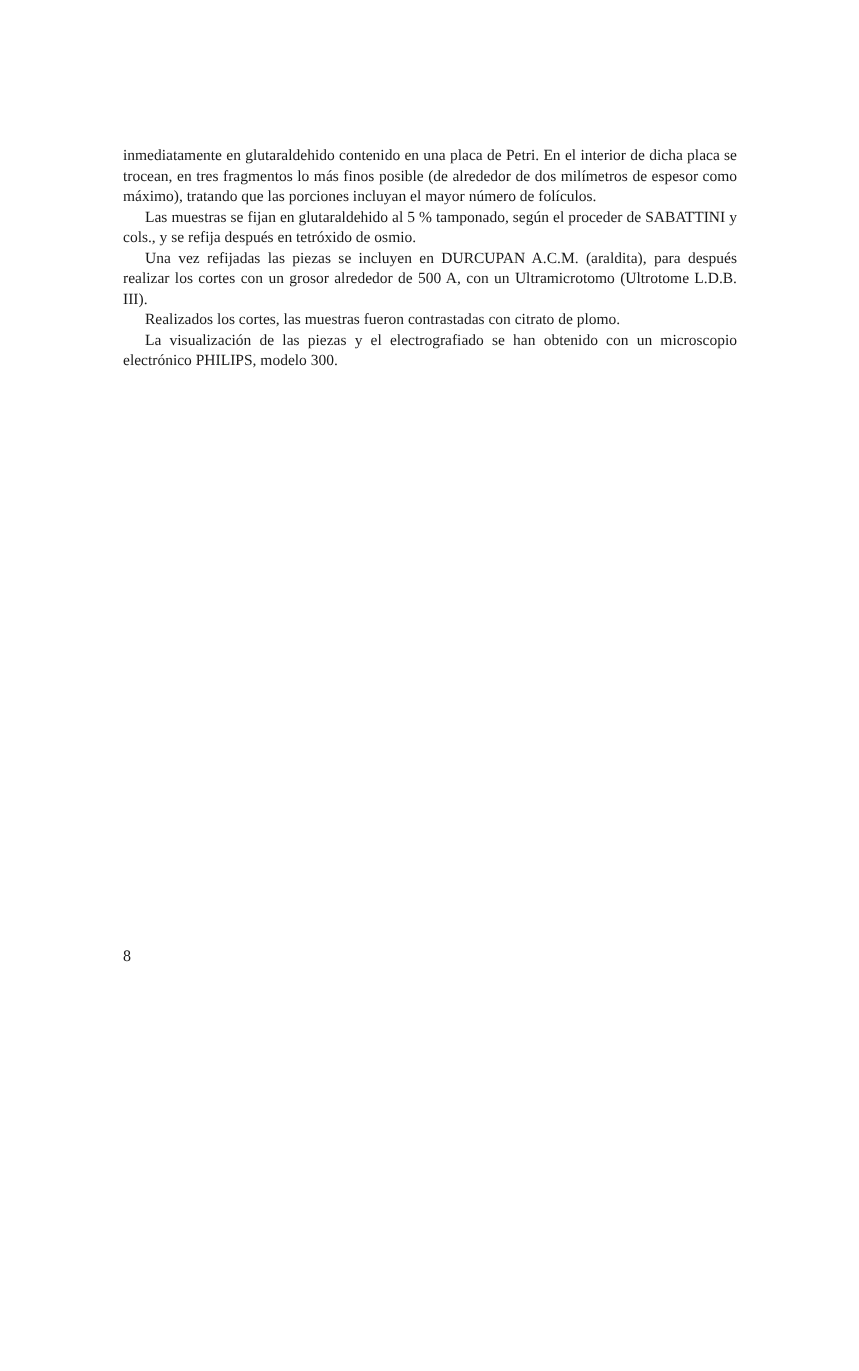inmediatamente en glutaraldehido contenido en una placa de Petri. En el interior de dicha placa se trocean, en tres fragmentos lo más finos posible (de alrededor de dos milímetros de espesor como máximo), tratando que las porciones incluyan el mayor número de folículos.
Las muestras se fijan en glutaraldehido al 5 % tamponado, según el proceder de SABATTINI y cols., y se refija después en tetróxido de osmio.
Una vez refijadas las piezas se incluyen en DURCUPAN A.C.M. (araldita), para después realizar los cortes con un grosor alrededor de 500 A, con un Ultramicrotomo (Ultrotome L.D.B. III).
Realizados los cortes, las muestras fueron contrastadas con citrato de plomo.
La visualización de las piezas y el electrografiado se han obtenido con un microscopio electrónico PHILIPS, modelo 300.
8